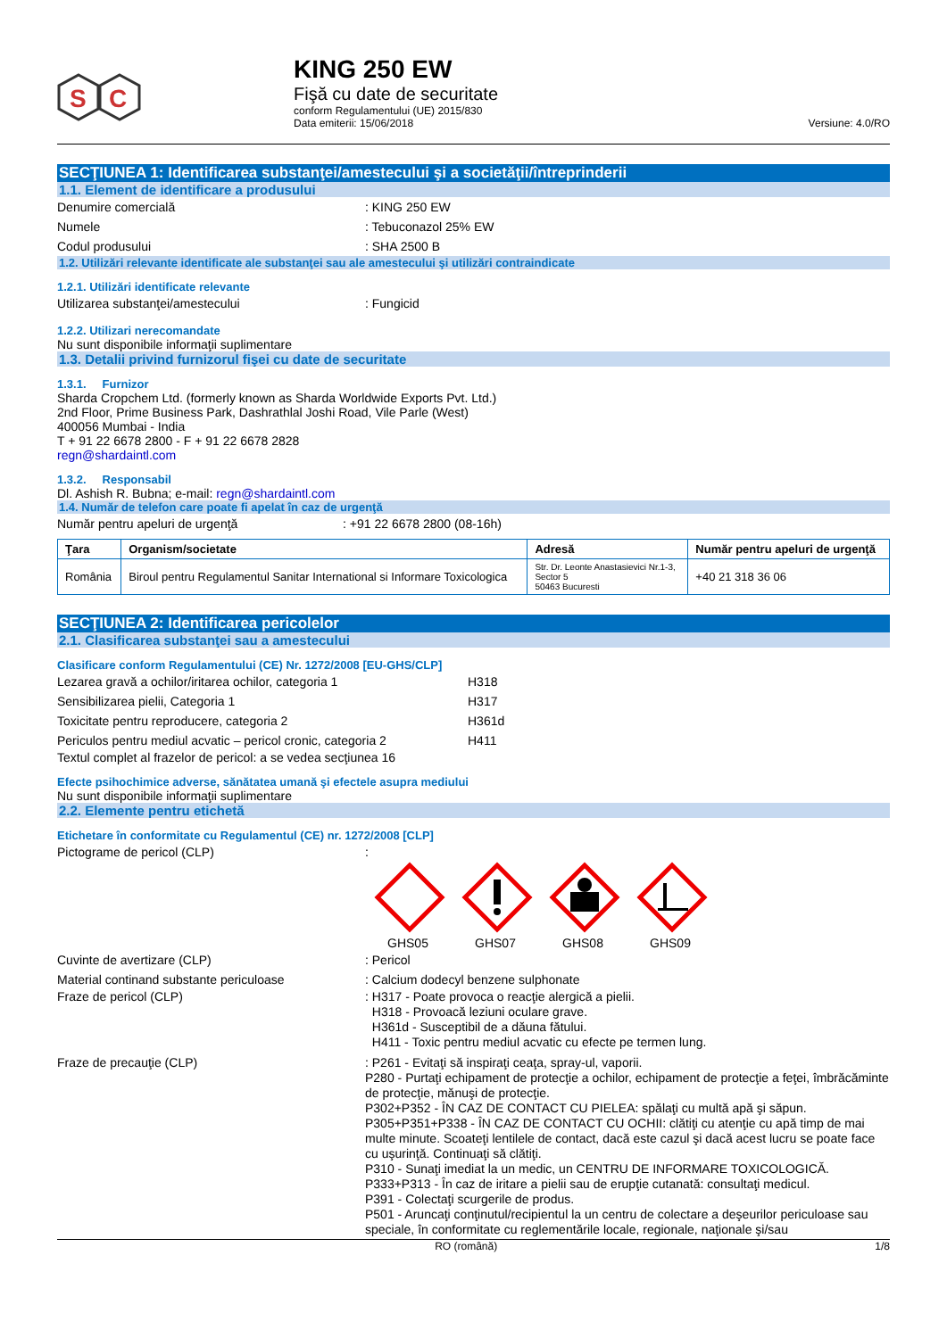S
C
KING 250 EW
Fişă cu date de securitate
conform Regulamentului (UE) 2015/830
Data emiterii: 15/06/2018
Versiune: 4.0/RO
SECŢIUNEA 1: Identificarea substanţei/amestecului şi a societăţii/întreprinderii
1.1. Element de identificare a produsului
Denumire comercială: KING 250 EW
Numele: Tebuconazol 25% EW
Codul produsului: SHA 2500 B
1.2. Utilizări relevante identificate ale substanţei sau ale amestecului şi utilizări contraindicate
1.2.1. Utilizări identificate relevante
Utilizarea substanţei/amestecului: Fungicid
1.2.2. Utilizari nerecomandate
Nu sunt disponibile informaţii suplimentare
1.3. Detalii privind furnizorul fişei cu date de securitate
1.3.1. Furnizor
Sharda Cropchem Ltd. (formerly known as Sharda Worldwide Exports Pvt. Ltd.)
2nd Floor, Prime Business Park, Dashrathlal Joshi Road, Vile Parle (West)
400056 Mumbai - India
T + 91 22 6678 2800 - F + 91 22 6678 2828
regn@shardaintl.com
1.3.2. Responsabil
Dl. Ashish R. Bubna; e-mail: regn@shardaintl.com
1.4. Număr de telefon care poate fi apelat în caz de urgenţă
Număr pentru apeluri de urgenţă: +91 22 6678 2800 (08-16h)
| Ţara | Organism/societate | Adresă | Număr pentru apeluri de urgenţă |
| --- | --- | --- | --- |
| România | Biroul pentru Regulamentul Sanitar International si Informare Toxicologica | Str. Dr. Leonte Anastasievici Nr.1-3, Sector 5 50463 Bucuresti | +40 21 318 36 06 |
SECŢIUNEA 2: Identificarea pericolelor
2.1. Clasificarea substanţei sau a amestecului
Clasificare conform Regulamentului (CE) Nr. 1272/2008 [EU-GHS/CLP]
Lezarea gravă a ochilor/iritarea ochilor, categoria 1 H318
Sensibilizarea pielii, Categoria 1 H317
Toxicitate pentru reproducere, categoria 2 H361d
Periculos pentru mediul acvatic – pericol cronic, categoria 2 H411
Textul complet al frazelor de pericol: a se vedea secţiunea 16
Efecte psihochimice adverse, sănătatea umană şi efectele asupra mediului
Nu sunt disponibile informaţii suplimentare
2.2. Elemente pentru etichetă
Etichetare în conformitate cu Regulamentul (CE) nr. 1272/2008 [CLP]
Pictograme de pericol (CLP):
GHS05
GHS07
GHS08
GHS09
Cuvinte de avertizare (CLP): Pericol
Material continand substante periculoase: Calcium dodecyl benzene sulphonate
Fraze de pericol (CLP): H317 - Poate provoca o reacţie alergică a pielii.
H318 - Provoacă leziuni oculare grave.
H361d - Susceptibil de a dăuna fătului.
H411 - Toxic pentru mediul acvatic cu efecte pe termen lung.
Fraze de precauţie (CLP): P261 - Evitaţi să inspiraţi ceaţa, spray-ul, vaporii.
P280 - Purtaţi echipament de protecţie a ochilor, echipament de protecţie a feţei, îmbrăcăminte de protecţie, mănuşi de protecţie.
P302+P352 - ÎN CAZ DE CONTACT CU PIELEA: spălaţi cu multă apă şi săpun.
P305+P351+P338 - ÎN CAZ DE CONTACT CU OCHII: clătiţi cu atenţie cu apă timp de mai multe minute. Scoateţi lentilele de contact, dacă este cazul şi dacă acest lucru se poate face cu uşurinţă. Continuaţi să clătiţi.
P310 - Sunaţi imediat la un medic, un CENTRU DE INFORMARE TOXICOLOGICĂ.
P333+P313 - În caz de iritare a pielii sau de erupţie cutanată: consultaţi medicul.
P391 - Colectaţi scurgerile de produs.
P501 - Aruncaţi conţinutul/recipientul la un centru de colectare a deşeurilor periculoase sau speciale, în conformitate cu reglementările locale, regionale, naţionale şi/sau
RO (română) 1/8